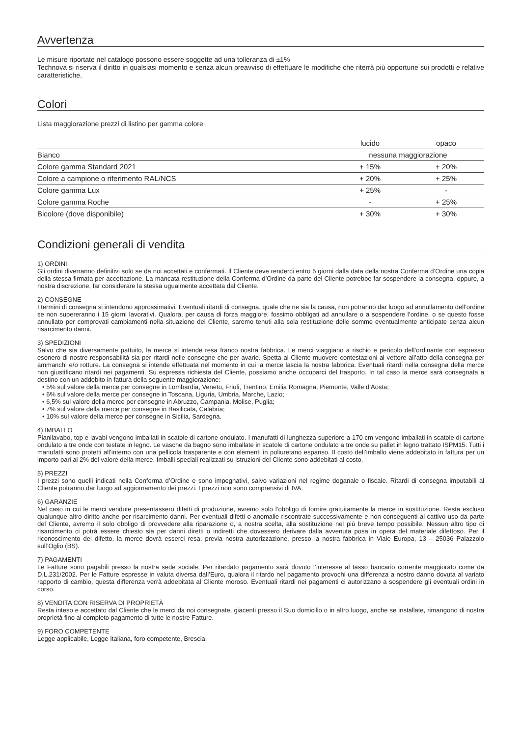Avvertenza
Le misure riportate nel catalogo possono essere soggette ad una tolleranza di ±1%
Technova si riserva il diritto in qualsiasi momento e senza alcun preavviso di effettuare le modifiche che riterrà più opportune sui prodotti e relative caratteristiche.
Colori
Lista maggiorazione prezzi di listino per gamma colore
| | lucido | opaco |
| --- | --- | --- |
| Bianco | nessuna maggiorazione | |
| Colore gamma Standard 2021 | + 15% | + 20% |
| Colore a campione o riferimento RAL/NCS | + 20% | + 25% |
| Colore gamma Lux | + 25% | - |
| Colore gamma Roche | - | + 25% |
| Bicolore (dove disponibile) | + 30% | + 30% |
Condizioni generali di vendita
1) ORDINI
Gli ordini diverranno definitivi solo se da noi accettati e confermati. Il Cliente deve renderci entro 5 giorni dalla data della nostra Conferma d’Ordine una copia della stessa firmata per accettazione. La mancata restituzione della Conferma d’Ordine da parte del Cliente potrebbe far sospendere la consegna, oppure, a nostra discrezione, far considerare la stessa ugualmente accettata dal Cliente.
2) CONSEGNE
I termini di consegna si intendono approssimativi. Eventuali ritardi di consegna, quale che ne sia la causa, non potranno dar luogo ad annullamento dell’ordine se non supereranno i 15 giorni lavorativi. Qualora, per causa di forza maggiore, fossimo obbligati ad annullare o a sospendere l’ordine, o se questo fosse annullato per comprovati cambiamenti nella situazione del Cliente, saremo tenuti alla sola restituzione delle somme eventualmente anticipate senza alcun risarcimento danni.
3) SPEDIZIONI
Salvo che sia diversamente pattuito, la merce si intende resa franco nostra fabbrica. Le merci viaggiano a rischio e pericolo dell’ordinante con espresso esonero di nostre responsabilità sia per ritardi nelle consegne che per avarie. Spetta al Cliente muovere contestazioni al vettore all’atto della consegna per ammanchi e/o rotture. La consegna si intende effettuata nel momento in cui la merce lascia la nostra fabbrica. Eventuali ritardi nella consegna della merce non giustificano ritardi nei pagamenti. Su espressa richiesta del Cliente, possiamo anche occuparci del trasporto. In tal caso la merce sarà consegnata a destino con un addebito in fattura della seguente maggiorazione:
• 5% sul valore della merce per consegne in Lombardia, Veneto, Friuli, Trentino, Emilia Romagna, Piemonte, Valle d’Aosta;
• 6% sul valore della merce per consegne in Toscana, Liguria, Umbria, Marche, Lazio;
• 6,5% sul valore della merce per consegne in Abruzzo, Campania, Molise, Puglia;
• 7% sul valore della merce per consegne in Basilicata, Calabria;
• 10% sul valore della merce per consegne in Sicilia, Sardegna.
4) IMBALLO
Pianilavabo, top e lavabi vengono imballati in scatole di cartone ondulato. I manufatti di lunghezza superiore a 170 cm vengono imballati in scatole di cartone ondulato a tre onde con testate in legno. Le vasche da bagno sono imballate in scatole di cartone ondulato a tre onde su pallet in legno trattato ISPM15. Tutti i manufatti sono protetti all’interno con una pellicola trasparente e con elementi in poliuretano espanso. Il costo dell’imballo viene addebitato in fattura per un importo pari al 2% del valore della merce. Imballi speciali realizzati su istruzioni del Cliente sono addebitati al costo.
5) PREZZI
I prezzi sono quelli indicati nella Conferma d’Ordine e sono impegnativi, salvo variazioni nel regime doganale o fiscale. Ritardi di consegna imputabili al Cliente potranno dar luogo ad aggiornamento dei prezzi. I prezzi non sono comprensivi di IVA.
6) GARANZIE
Nel caso in cui le merci vendute presentassero difetti di produzione, avremo solo l’obbligo di fornire gratuitamente la merce in sostituzione. Resta escluso qualunque altro diritto anche per risarcimento danni. Per eventuali difetti o anomalie riscontrate successivamente e non conseguenti al cattivo uso da parte del Cliente, avremo il solo obbligo di provvedere alla riparazione o, a nostra scelta, alla sostituzione nel più breve tempo possibile. Nessun altro tipo di risarcimento ci potrà essere chiesto sia per danni diretti o indiretti che dovessero derivare dalla avvenuta posa in opera del materiale difettoso. Per il riconoscimento del difetto, la merce dovrà esserci resa, previa nostra autorizzazione, presso la nostra fabbrica in Viale Europa, 13 – 25036 Palazzolo sull’Oglio (BS).
7) PAGAMENTI
Le Fatture sono pagabili presso la nostra sede sociale. Per ritardato pagamento sarà dovuto l’interesse al tasso bancario corrente maggiorato come da D.L.231/2002. Per le Fatture espresse in valuta diversa dall’Euro, qualora il ritardo nel pagamento provochi una differenza a nostro danno dovuta al variato rapporto di cambio, questa differenza verrà addebitata al Cliente moroso. Eventuali ritardi nei pagamenti ci autorizzano a sospendere gli eventuali ordini in corso.
8) VENDITA CON RISERVA DI PROPRIETÀ
Resta inteso e accettato dal Cliente che le merci da noi consegnate, giacenti presso il Suo domicilio o in altro luogo, anche se installate, rimangono di nostra proprietà fino al completo pagamento di tutte le nostre Fatture.
9) FORO COMPETENTE
Legge applicabile, Legge Italiana, foro competente, Brescia.